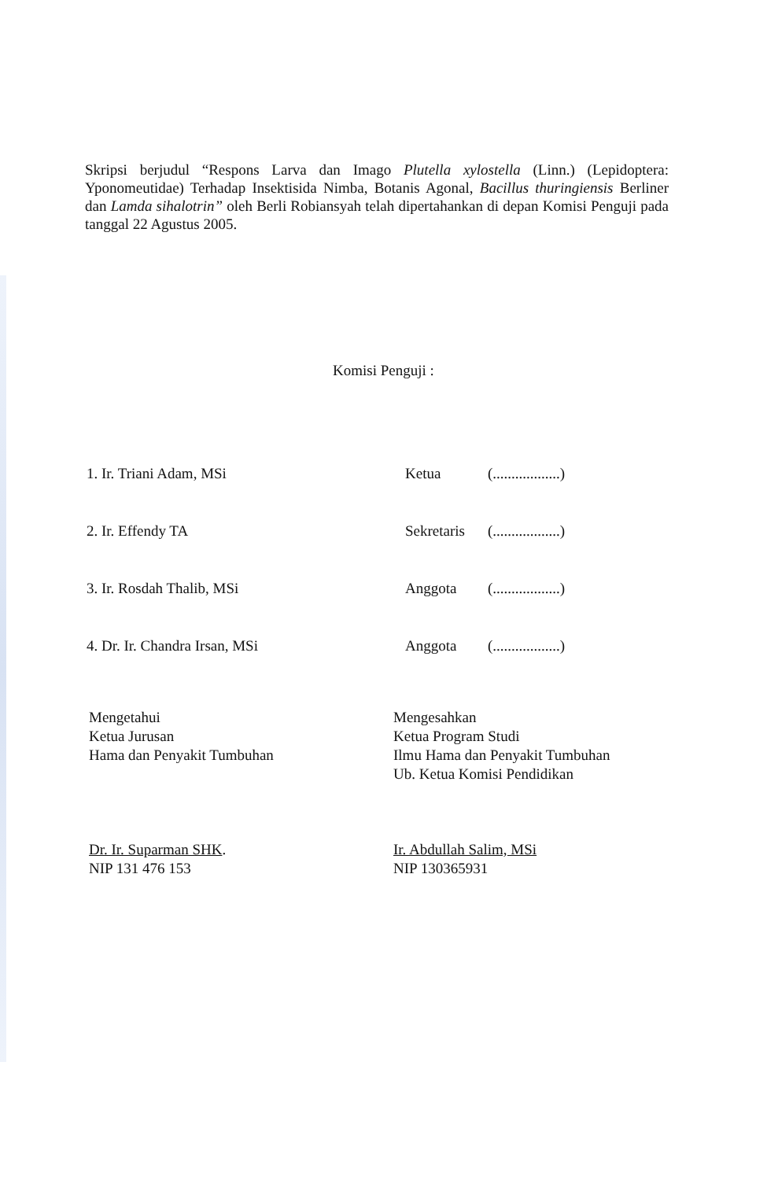Skripsi berjudul “Respons Larva dan Imago Plutella xylostella (Linn.) (Lepidoptera: Yponomeutidae) Terhadap Insektisida Nimba, Botanis Agonal, Bacillus thuringiensis Berliner dan Lamda sihalotrin” oleh Berli Robiansyah telah dipertahankan di depan Komisi Penguji pada tanggal 22 Agustus 2005.
Komisi Penguji :
1. Ir. Triani Adam, MSi Ketua (..................)
2. Ir. Effendy TA Sekretaris (..................)
3. Ir. Rosdah Thalib, MSi Anggota (..................)
4. Dr. Ir. Chandra Irsan, MSi Anggota (..................)
Mengetahui
Ketua Jurusan
Hama dan Penyakit Tumbuhan
Dr. Ir. Suparman SHK.
NIP 131 476 153
Mengesahkan
Ketua Program Studi
Ilmu Hama dan Penyakit Tumbuhan
Ub. Ketua Komisi Pendidikan
Ir. Abdullah Salim, MSi
NIP 130365931